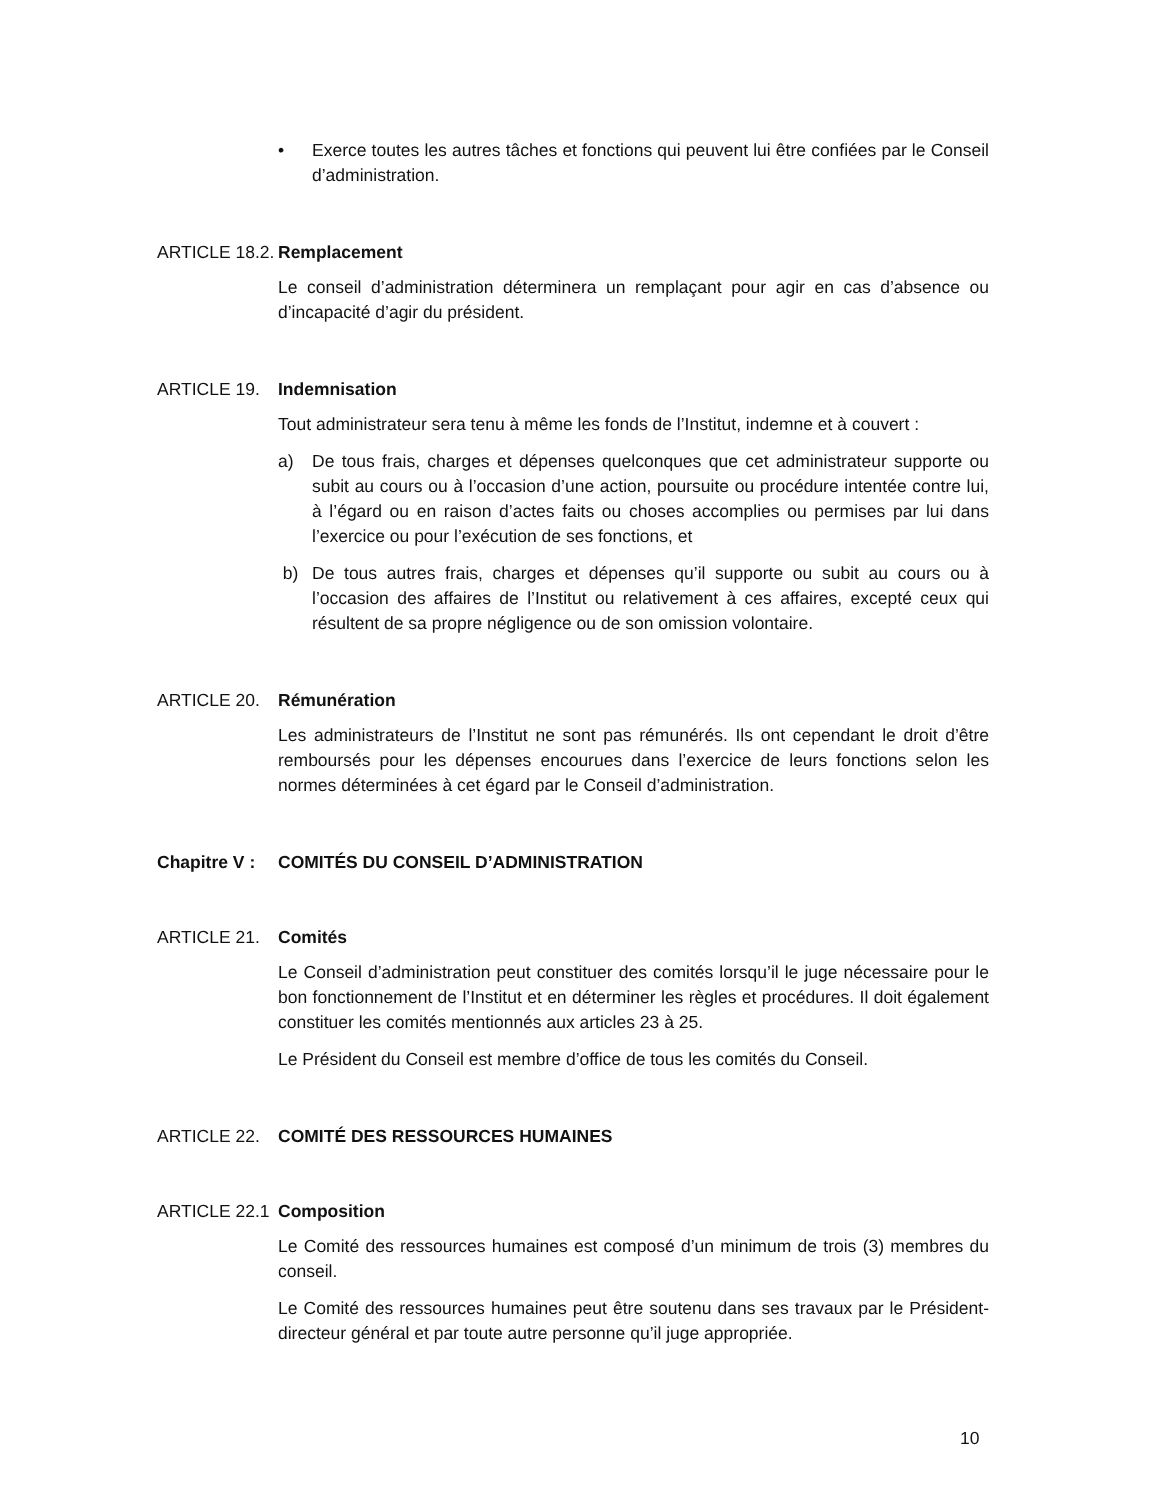• Exerce toutes les autres tâches et fonctions qui peuvent lui être confiées par le Conseil d’administration.
ARTICLE 18.2. Remplacement
Le conseil d’administration déterminera un remplaçant pour agir en cas d’absence ou d’incapacité d’agir du président.
ARTICLE 19. Indemnisation
Tout administrateur sera tenu à même les fonds de l’Institut, indemne et à couvert :
a) De tous frais, charges et dépenses quelconques que cet administrateur supporte ou subit au cours ou à l’occasion d’une action, poursuite ou procédure intentée contre lui, à l’égard ou en raison d’actes faits ou choses accomplies ou permises par lui dans l’exercice ou pour l’exécution de ses fonctions, et
b) De tous autres frais, charges et dépenses qu’il supporte ou subit au cours ou à l’occasion des affaires de l’Institut ou relativement à ces affaires, excepté ceux qui résultent de sa propre négligence ou de son omission volontaire.
ARTICLE 20. Rémunération
Les administrateurs de l’Institut ne sont pas rémunérés. Ils ont cependant le droit d’être remboursés pour les dépenses encourues dans l’exercice de leurs fonctions selon les normes déterminées à cet égard par le Conseil d’administration.
Chapitre V : COMITÉS DU CONSEIL D’ADMINISTRATION
ARTICLE 21. Comités
Le Conseil d’administration peut constituer des comités lorsqu’il le juge nécessaire pour le bon fonctionnement de l’Institut et en déterminer les règles et procédures. Il doit également constituer les comités mentionnés aux articles 23 à 25.
Le Président du Conseil est membre d’office de tous les comités du Conseil.
ARTICLE 22. COMITÉ DES RESSOURCES HUMAINES
ARTICLE 22.1 Composition
Le Comité des ressources humaines est composé d’un minimum de trois (3) membres du conseil.
Le Comité des ressources humaines peut être soutenu dans ses travaux par le Président-directeur général et par toute autre personne qu’il juge appropriée.
10